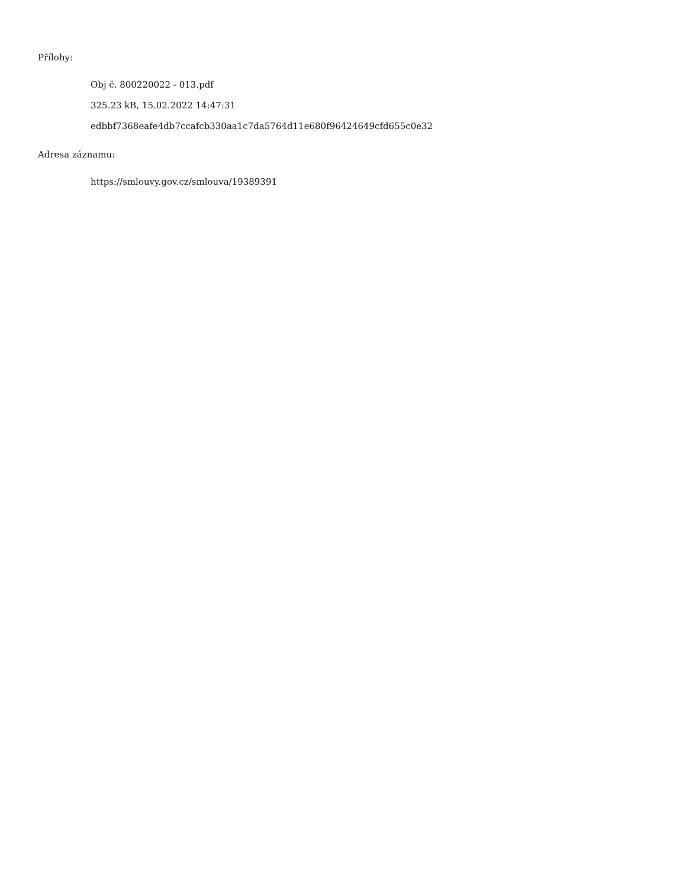Přílohy:
Obj č. 800220022 - 013.pdf
325.23 kB, 15.02.2022 14:47:31
edbbf7368eafe4db7ccafcb330aa1c7da5764d11e680f96424649cfd655c0e32
Adresa záznamu:
https://smlouvy.gov.cz/smlouva/19389391